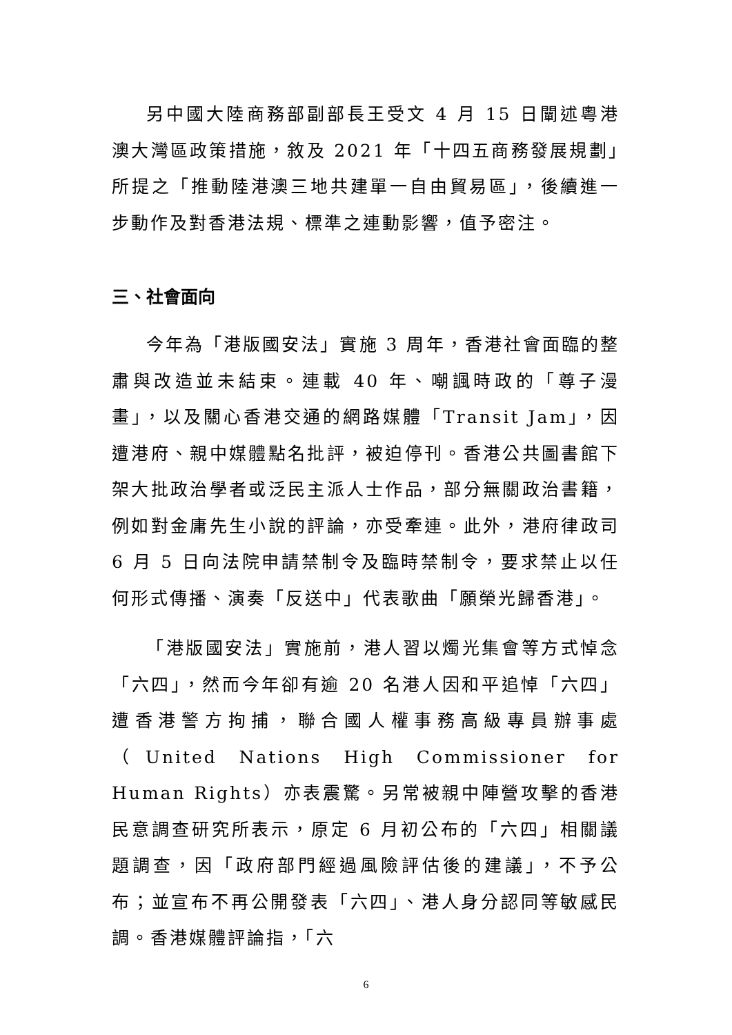另中國大陸商務部副部長王受文 4 月 15 日闡述粵港澳大灣區政策措施，敘及 2021 年「十四五商務發展規劃」所提之「推動陸港澳三地共建單一自由貿易區」，後續進一步動作及對香港法規、標準之連動影響，值予密注。
三、社會面向
今年為「港版國安法」實施 3 周年，香港社會面臨的整肅與改造並未結束。連載 40 年、嘲諷時政的「尊子漫畫」，以及關心香港交通的網路媒體「Transit Jam」，因遭港府、親中媒體點名批評，被迫停刊。香港公共圖書館下架大批政治學者或泛民主派人士作品，部分無關政治書籍，例如對金庸先生小說的評論，亦受牽連。此外，港府律政司 6 月 5 日向法院申請禁制令及臨時禁制令，要求禁止以任何形式傳播、演奏「反送中」代表歌曲「願榮光歸香港」。
「港版國安法」實施前，港人習以燭光集會等方式悼念「六四」，然而今年卻有逾 20 名港人因和平追悼「六四」遭香港警方拘捕，聯合國人權事務高級專員辦事處（United Nations High Commissioner for Human Rights）亦表震驚。另常被親中陣營攻擊的香港民意調查研究所表示，原定 6 月初公布的「六四」相關議題調查，因「政府部門經過風險評估後的建議」，不予公布；並宣布不再公開發表「六四」、港人身分認同等敏感民調。香港媒體評論指，「六
6